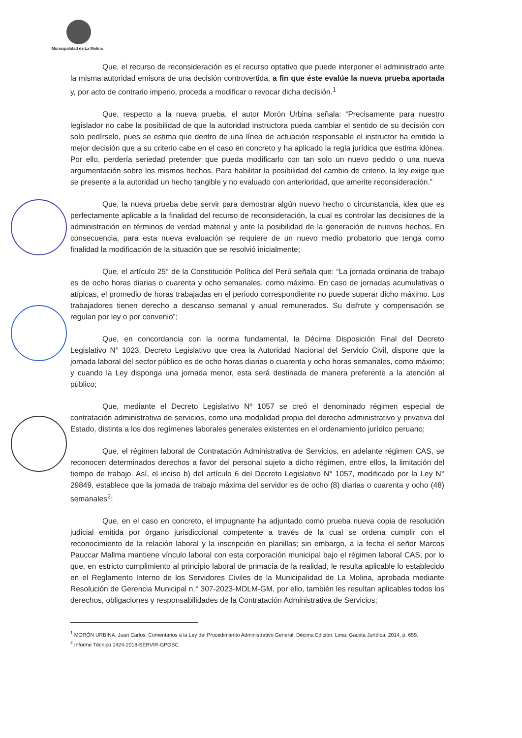Municipalidad de La Molina
Que, el recurso de reconsideración es el recurso optativo que puede interponer el administrado ante la misma autoridad emisora de una decisión controvertida, a fin que éste evalúe la nueva prueba aportada y, por acto de contrario imperio, proceda a modificar o revocar dicha decisión.<sup>1</sup>
Que, respecto a la nueva prueba, el autor Morón Urbina señala: “Precisamente para nuestro legislador no cabe la posibilidad de que la autoridad instructora pueda cambiar el sentido de su decisión con solo pedírselo, pues se estima que dentro de una línea de actuación responsable el instructor ha emitido la mejor decisión que a su criterio cabe en el caso en concreto y ha aplicado la regla jurídica que estima idónea. Por ello, perdería seriedad pretender que pueda modificarlo con tan solo un nuevo pedido o una nueva argumentación sobre los mismos hechos. Para habilitar la posibilidad del cambio de criterio, la ley exige que se presente a la autoridad un hecho tangible y no evaluado con anterioridad, que amerite reconsideración.”
Que, la nueva prueba debe servir para demostrar algún nuevo hecho o circunstancia, idea que es perfectamente aplicable a la finalidad del recurso de reconsideración, la cual es controlar las decisiones de la administración en términos de verdad material y ante la posibilidad de la generación de nuevos hechos. En consecuencia, para esta nueva evaluación se requiere de un nuevo medio probatorio que tenga como finalidad la modificación de la situación que se resolvió inicialmente;
Que, el artículo 25° de la Constitución Política del Perú señala que: “La jornada ordinaria de trabajo es de ocho horas diarias o cuarenta y ocho semanales, como máximo. En caso de jornadas acumulativas o atípicas, el promedio de horas trabajadas en el periodo correspondiente no puede superar dicho máximo. Los trabajadores tienen derecho a descanso semanal y anual remunerados. Su disfrute y compensación se regulan por ley o por convenio”;
Que, en concordancia con la norma fundamental, la Décima Disposición Final del Decreto Legislativo N° 1023, Decreto Legislativo que crea la Autoridad Nacional del Servicio Civil, dispone que la jornada laboral del sector público es de ocho horas diarias o cuarenta y ocho horas semanales, como máximo; y cuando la Ley disponga una jornada menor, esta será destinada de manera preferente a la atención al público;
Que, mediante el Decreto Legislativo Nº 1057 se creó el denominado régimen especial de contratación administrativa de servicios, como una modalidad propia del derecho administrativo y privativa del Estado, distinta a los dos regímenes laborales generales existentes en el ordenamiento jurídico peruano;
Que, el régimen laboral de Contratación Administrativa de Servicios, en adelante régimen CAS, se reconocen determinados derechos a favor del personal sujeto a dicho régimen, entre ellos, la limitación del tiempo de trabajo. Así, el inciso b) del artículo 6 del Decreto Legislativo N° 1057, modificado por la Ley N° 29849, establece que la jornada de trabajo máxima del servidor es de ocho (8) diarias o cuarenta y ocho (48) semanales<sup>2</sup>;
Que, en el caso en concreto, el impugnante ha adjuntado como prueba nueva copia de resolución judicial emitida por órgano jurisdiccional competente a través de la cual se ordena cumplir con el reconocimiento de la relación laboral y la inscripción en planillas; sin embargo, a la fecha el señor Marcos Pauccar Mallma mantiene vínculo laboral con esta corporación municipal bajo el régimen laboral CAS, por lo que, en estricto cumplimiento al principio laboral de primacía de la realidad, le resulta aplicable lo establecido en el Reglamento Interno de los Servidores Civiles de la Municipalidad de La Molina, aprobada mediante Resolución de Gerencia Municipal n.° 307-2023-MDLM-GM, por ello, también les resultan aplicables todos los derechos, obligaciones y responsabilidades de la Contratación Administrativa de Servicios;
<sup>1</sup> MORÓN URBINA, Juan Carlos. Comentarios a la Ley del Procedimiento Administrativo General. Décima Edición. Lima: Gaceta Jurídica, 2014, p. 659.
<sup>2</sup> Informe Técnico 1424-2018-SERVIR-GPGSC.